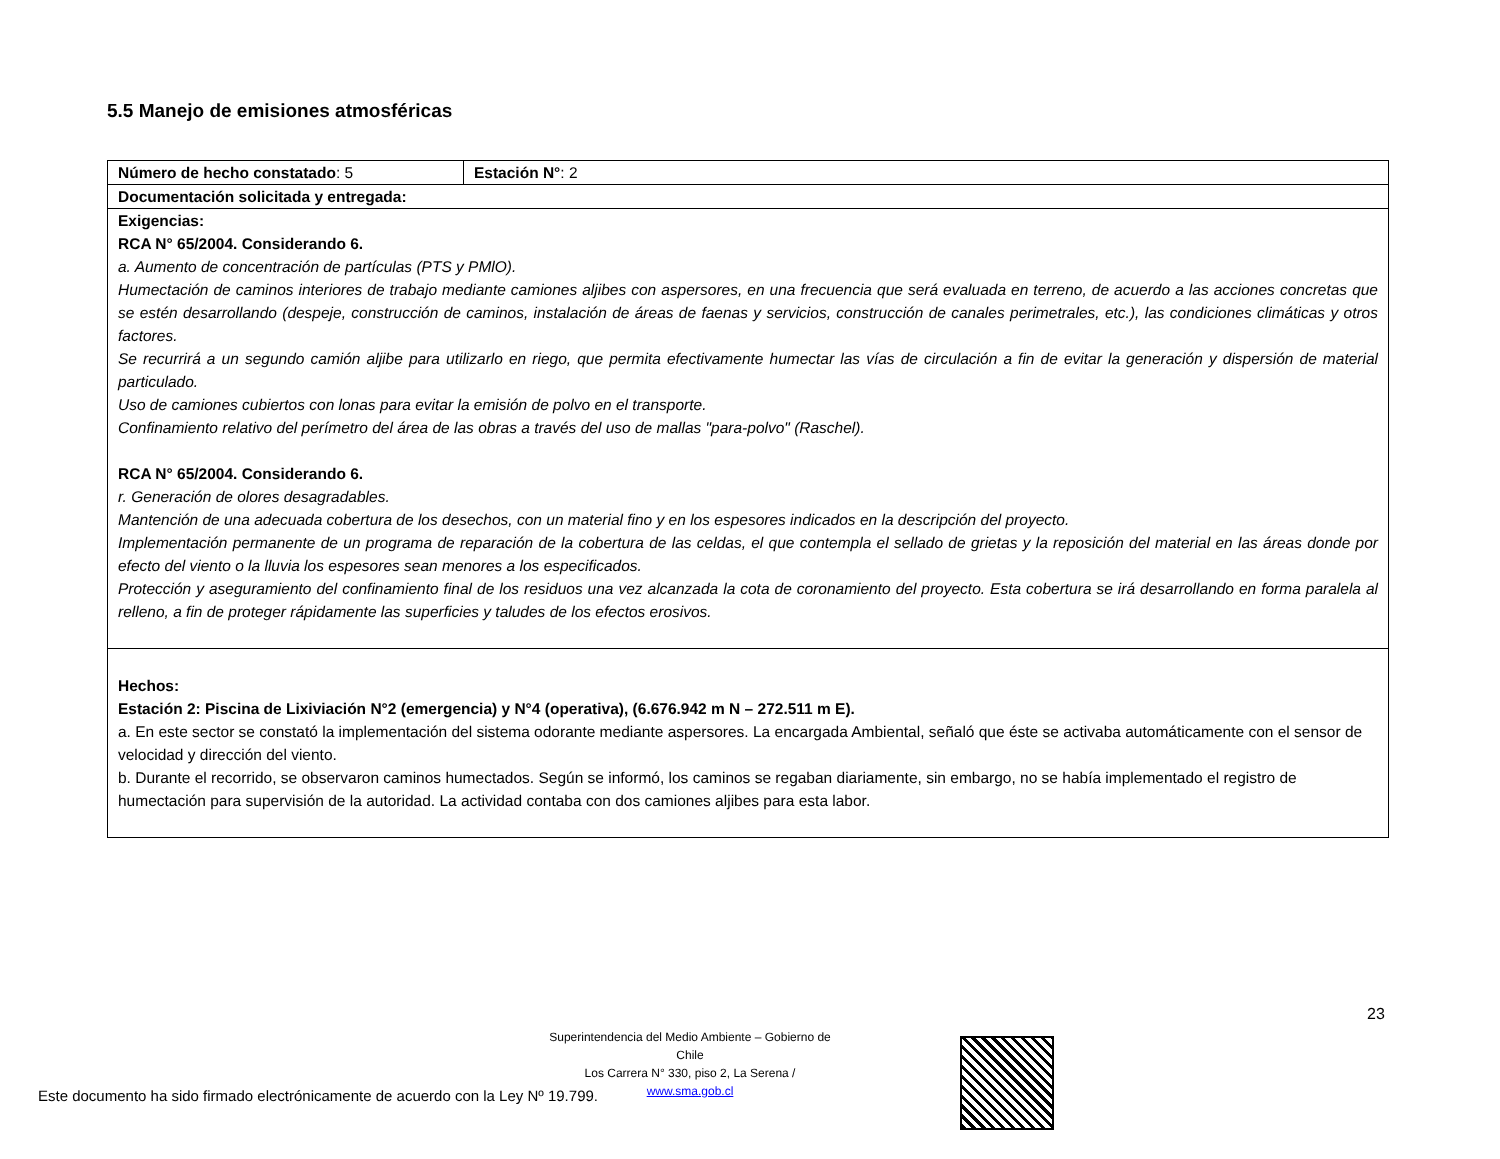5.5 Manejo de emisiones atmosféricas
| Número de hecho constatado : 5 | Estación N° : 2 |
| Documentación solicitada y entregada: | |
| Exigencias: RCA N° 65/2004. Considerando 6. a. Aumento de concentración de partículas (PTS y PMlO). Humectación de caminos interiores de trabajo mediante camiones aljibes con aspersores, en una frecuencia que será evaluada en terreno, de acuerdo a las acciones concretas que se estén desarrollando (despeje, construcción de caminos, instalación de áreas de faenas y servicios, construcción de canales perimetrales, etc.), las condiciones climáticas y otros factores. Se recurrirá a un segundo camión aljibe para utilizarlo en riego, que permita efectivamente humectar las vías de circulación a fin de evitar la generación y dispersión de material particulado. Uso de camiones cubiertos con lonas para evitar la emisión de polvo en el transporte. Confinamiento relativo del perímetro del área de las obras a través del uso de mallas "para-polvo" (Raschel). RCA N° 65/2004. Considerando 6. r. Generación de olores desagradables. Mantención de una adecuada cobertura de los desechos, con un material fino y en los espesores indicados en la descripción del proyecto. Implementación permanente de un programa de reparación de la cobertura de las celdas, el que contempla el sellado de grietas y la reposición del material en las áreas donde por efecto del viento o la lluvia los espesores sean menores a los especificados. Protección y aseguramiento del confinamiento final de los residuos una vez alcanzada la cota de coronamiento del proyecto. Esta cobertura se irá desarrollando en forma paralela al relleno, a fin de proteger rápidamente las superficies y taludes de los efectos erosivos. | |
| Hechos: Estación 2: Piscina de Lixiviación N°2 (emergencia) y N°4 (operativa), (6.676.942 m N – 272.511 m E). a. En este sector se constató la implementación del sistema odorante mediante aspersores. La encargada Ambiental, señaló que éste se activaba automáticamente con el sensor de velocidad y dirección del viento. b. Durante el recorrido, se observaron caminos humectados. Según se informó, los caminos se regaban diariamente, sin embargo, no se había implementado el registro de humectación para supervisión de la autoridad. La actividad contaba con dos camiones aljibes para esta labor. | |
23
Superintendencia del Medio Ambiente – Gobierno de Chile
Los Carrera N° 330, piso 2, La Serena / www.sma.gob.cl
Este documento ha sido firmado electrónicamente de acuerdo con la Ley Nº 19.799.